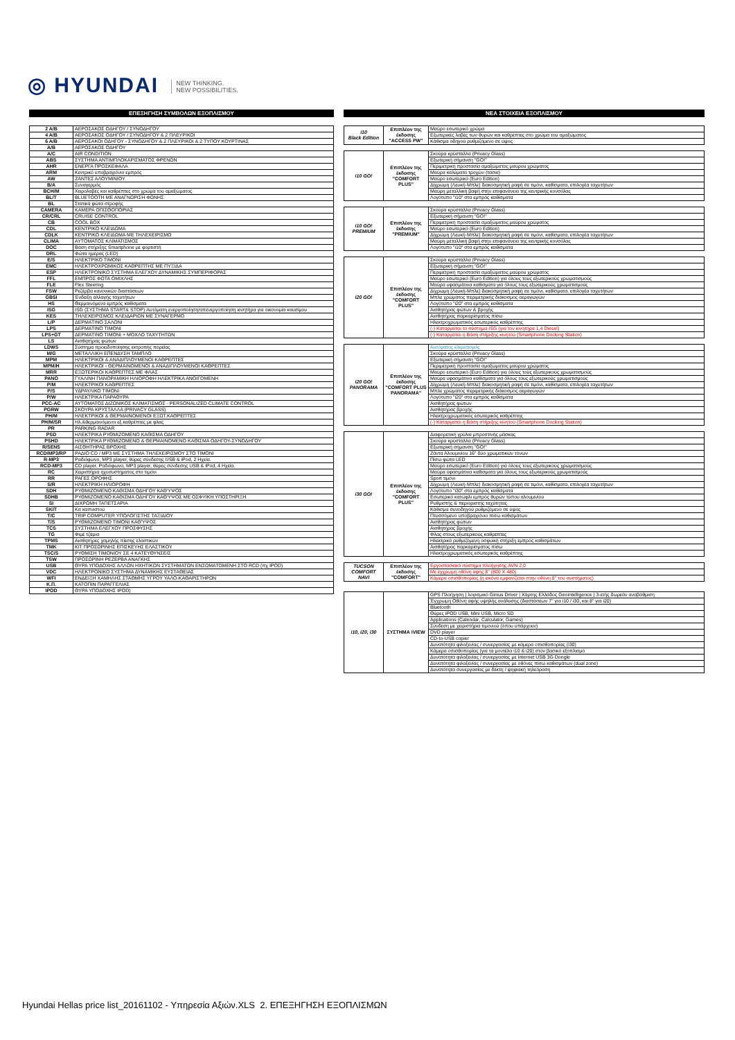◎ HYUNDAI NEW THINKING.
NEW POSSIBILITIES.
ΕΠΕΞΗΓΗΣΗ ΣΥΜΒΟΛΩΝ ΕΞΟΠΛΙΣΜΟΥ
| 2 A/B | ΑΕΡΟΣΑΚΟΣ ΟΔΗΓΟΥ / ΣΥΝΟΔΗΓΟΥ |
| 4 A/B | ΑΕΡΟΣΑΚΟΣ ΟΔΗΓΟΥ / ΣΥΝΟΔΗΓΟΥ & 2 ΠΛΕΥΡΙΚΟΙ |
| 6 A/B | ΑΕΡΟΣΑΚΟΙ ΟΔΗΓΟΥ - ΣΥΝΟΔΗΓΟΥ & 2 ΠΛΕΥΡΙΚΟΙ & 2 ΤΥΠΟΥ ΚΟΥΡΤΙΝΑΣ |
| A/B | ΑΕΡΟΣΑΚΟΣ ΟΔΗΓΟΥ |
| A/C | AIR CONDITION |
| ABS | ΣΥΣΤΗΜΑ ΑΝΤΙΜΠΛΟΚΑΡΙΣΜΑΤΟΣ ΦΡΕΝΩΝ |
| AHR | ΕΝΕΡΓΑ ΠΡΟΣΚΕΦΑΛΑ |
| ARM | Κεντρικό υποβραχιόνιο εμπρός |
| AW | ΖΑΝΤΕΣ ΑΛΟΥΜΙΝΙΟΥ |
| B/A | Συναγερμός |
| BCH/M | Χειρολαβές και καθρέπτες στο χρώμα του αμαξώματος |
| BL/T | BLUETOOTH ΜΕ ΑΝΑΓΝΩΡΙΣΗ ΦΩΝΗΣ |
| BL | Στατικά φώτα στροφής |
| CAMERA | ΚΑΜΕΡΑ ΟΠΙΣΘΟΠΟΡΙΑΣ |
| CR/CRL | CRUISE CONTROL |
| CB | COOL BOX |
| CDL | ΚΕΝΤΡΙΚΟ ΚΛΕΙΔΩΜΑ |
| CDLK | ΚΕΝΤΡΙΚΟ ΚΛΕΙΔΩΜΑ ΜΕ ΤΗΛΕΧΕΙΡΙΣΜΟ |
| CLIMA | ΑΥΤΟΜΑΤΟΣ ΚΛΙΜΑΤΙΣΜΟΣ |
| DOC | Βάση στήριξης Smartphone με φορτιστή |
| DRL | Φώτα ημέρας (LED) |
| E/S | ΗΛΕΚΤΡΙΚΟ ΤΙΜΟΝΙ |
| EMC | ΗΛΕΚΤΡΟΧΡΩΜΙΚΟΣ ΚΑΘΡΕΠΤΗΣ ΜΕ ΠΥΞΙΔΑ |
| ESP | ΗΛΕΚΤΡΟΝΙΚΟ ΣΥΣΤΗΜΑ ΕΛΕΓΧΟΥ ΔΥΝΑΜΙΚΗΣ ΣΥΜΠΕΡΙΦΟΡΑΣ |
| FFL | ΕΜΠΡΟΣ ΦΩΤΑ ΟΜΙΧΛΗΣ |
| FLE | Flex Steering |
| FSW | Ρεζέρβα κανονικών διαστάσεων |
| GBSI | Ένδειξη αλλαγής ταχυτήτων |
| HS | Θερμαινόμενα εμπρός καθίσματα |
| ISG | ISG (ΣΥΣΤΗΜΑ START& STOP) Αυτόματη ενεργοποίηση/απενεργοποίηση κινητήρα για οικονομία καυσίμου |
| KES | ΤΗΛΕΧΕΙΡΙΣΜΟΣ ΚΛΕΙΔΑΡΙΩΝ ΜΕ ΣΥΝΑΓΕΡΜΟ |
| L/P | ΔΕΡΜΑΤΙΝΟ ΣΑΛΟΝΙ |
| LPS | ΔΕΡΜΑΤΙΝΟ ΤΙΜΟΝΙ |
| LPS+GT | ΔΕΡΜΑΤΙΝΟ ΤΙΜΟΝΙ + ΜΟΧΛΟ ΤΑΧΥΤΗΤΩΝ |
| LS | Αισθητήρας φώτων |
| LDWS | Σύστημα προειδοποίησης εκτροπής πορείας |
| M/G | ΜΕΤΑΛΛΙΚΗ ΕΠΕΝΔΥΣΗ ΤΑΜΠΛΟ |
| MPM | ΗΛΕΚΤΡΙΚΟΙ & ΑΝΑΔΙΠΛΟΥΜΕΝΟΙ ΚΑΘΡΕΠΤΕΣ |
| MPM/H | ΗΛΕΚΤΡΙΚΟΙ - ΘΕΡΜΑΙΝΟΜΕΝΟΙ & ΑΝΑΔΙΠΛΟΥΜΕΝΟΙ ΚΑΘΡΕΠΤΕΣ |
| MRR | ΕΞΩΤΕΡΙΚΟΙ ΚΑΘΡΕΠΤΕΣ ΜΕ ΦΛΑΣ |
| PANO | ΓΥΑΛΙΝΗ ΠΑΝΟΡΑΜΙΚΗ ΗΛΙΟΡΟΦΗ ΗΛΕΚΤΡΙΚΑ ΑΝΟΙΓΟΜΕΝΗ |
| P/M | ΗΛΕΚΤΡΙΚΟΙ ΚΑΘΡΕΠΤΕΣ |
| P/S | ΥΔΡΑΥΛΙΚΟ ΤΙΜΟΝΙ |
| P/W | ΗΛΕΚΤΡΙΚΑ ΠΑΡΑΘΥΡΑ |
| PCC-AC | ΑΥΤΟΜΑΤΟΣ ΔΙΖΩΝΙΚΟΣ ΚΛΙΜΑΤΙΣΜΟΣ - PERSONALIZED CLIMATE CONTROL |
| PGRW | ΣΚΟΥΡΑ ΚΡΥΣΤΑΛΛΑ (PRIVACY GLASS) |
| PH/M | ΗΛΕΚΤΡΙΚΟΙ & ΘΕΡΜΑΙΝΟΜΕΝΟΙ ΕΞΩΤ.ΚΑΘΡΕΠΤΕΣ |
| PH/M/SR | Ηλ.&θερμαινόμενοι εξ.καθρέπτες με φλας |
| PR | PARKING RADAR |
| PSD | ΗΛΕΚΤΡΙΚΑ ΡΥΘΜΙΖΟΜΕΝΟ ΚΑΘΙΣΜΑ ΟΔΗΓΟΥ |
| PSHD | ΗΛΕΚΤΡΙΚΑ ΡΥΘΜΙΖΟΜΕΝΟ & ΘΕΡΜΑΙΝΟΜΕΝΟ ΚΑΘΙΣΜΑ ΟΔΗΓΟΥ-ΣΥΝΟΔΗΓΟΥ |
| R/SENS | ΑΙΣΘΗΤΗΡΑΣ ΒΡΟΧΗΣ |
| RCD/MP3/RP | ΡΑΔΙΟ CD / MP3 ΜΕ ΣΥΣΤΗΜΑ ΤΗΛΕΧΕΙΡΙΣΜΟΥ ΣΤΟ ΤΙΜΟΝΙ |
| R-MP3 | Ραδιόφωνο, MP3 player, θύρες σύνδεσης USB & iPod, 2 Ηχεία. |
| RCD-MP3 | CD player. Ραδιόφωνο, MP3 player, θύρες σύνδεσης USB & iPod, 4 Ηχεία. |
| RC | Χειριστήρια ηχοσυστήματος στο τιμόνι |
| RR | ΡΑΓΕΣ ΟΡΟΦΗΣ |
| S/R | ΗΛΕΚΤΡΙΚΗ ΗΛΙΟΡΟΦΗ |
| SDH | ΡΥΘΜΙΖΟΜΕΝΟ ΚΑΘΙΣΜΑ ΟΔΗΓΟΥ ΚΑΘ'ΥΨΟΣ |
| SDHB | ΡΥΘΜΙΖΟΜΕΝΟ ΚΑΘΙΣΜΑ ΟΔΗΓΟΥ ΚΑΘ'ΥΨΟΣ ΜΕ ΟΣΦΥΙΚΗ ΥΠΟΣΤΗΡΙΞΗ |
| SI | ΔΙΧΡΩΜΗ ΤΑΠΕΤΣΑΡΙΑ |
| SKIT | Κιτ καπνιστού |
| T/C | TRIP COMPUTER ΥΠΟΛΟΓΙΣΤΗΣ ΤΑΞΙΔΙΟΥ |
| T/S | ΡΥΘΜΙΖΟΜΕΝΟ ΤΙΜΟΝΙ ΚΑΘ'ΥΨΟΣ |
| TCS | ΣΥΣΤΗΜΑ ΕΛΕΓΧΟΥ ΠΡΟΣΦΥΣΗΣ |
| TG | Φιμέ τζάμια |
| TPMS | Αισθητήρες χαμηλής πίεσης ελαστικών |
| TMK | ΚΙΤ ΠΡΟΣΩΡΙΝΗΣ ΕΠΙΣΚΕΥΗΣ ΕΛΑΣΤΙΚΟΥ |
| TSC/S | ΡΥΘΜΙΣΗ ΤΙΜΟΝΙΟΥ ΣΕ 4 ΚΑΤΕΥΘΥΝΣΕΙΣ |
| TSW | ΠΡΟΣΩΡΙΝΗ ΡΕΖΕΡΒΑ ΑΝΑΓΚΗΣ |
| USB | ΘΥΡΑ ΥΠΟΔΟΧΗΣ ΑΛΛΩΝ ΗΧΗΤΙΚΩΝ ΣΥΣΤΗΜΑΤΩΝ ΕΝΣΩΜΑΤΩΜΕΝΗ ΣΤΟ RCD (πχ IPOD) |
| VDC | ΗΛΕΚΤΡΟΝΙΚΟ ΣΥΣΤΗΜΑ ΔΥΝΑΜΙΚΗΣ ΕΥΣΤΑΘΕΙΑΣ |
| WFI | ΕΝΔΕΙΞΗ ΧΑΜΗΛΗΣ ΣΤΑΘΜΗΣ ΥΓΡΟΥ ΥΑΛΟ-ΚΑΘΑΡΙΣΤΗΡΩΝ |
| Κ.Π. | ΚΑΤΟΠΙΝ ΠΑΡΑΓΓΕΛΙΑΣ |
| IPOD | ΘΥΡΑ ΥΠΟΔΟΧΗΣ IPOD) |
ΝΕΑ ΣΤΟΙΧΕΙΑ ΕΞΟΠΛΙΣΜΟΥ
| i10 Black Edition | Επιπλέον της έκδοσης "ACCESS PW" | Μαύρο εσωτερικό χρώμα |
| | | Εξωτερικές λαβές των θυρών και καθρέπτες στο χρώμα του αμαξώματος |
| | | Κάθισμα οδηγού ρυθμιζόμενο σε ύψος |
| i10 GO! | Επιπλέον της έκδοσης "COMFORT PLUS" | Σκούρα κρύσταλλα (Privacy Glass) |
| | | Εξωτερική σήμανση "GO!" |
| | | Περιμετρική προστασία αμαξώματος μαύρου χρώματος |
| | | Μαύρα καλύματα τροχών (τάσια) |
| | | Μαύρο εσωτερικό (Euro Edition) |
| | | Δίχρωμη (Λευκή-Μπλε) διακοσμητική ραφή σε τιμόνι, καθίσματα, επιλογέα ταχυτήτων |
| | | Μαύρη μεταλλική βαφή στην επιφανάνεια της κεντρικής κονσόλας |
| | | Λογότυπο "i10" στα εμπρός καθίσματα |
| i10 GO! PREMIUM | Επιπλέον της έκδοσης "PREMIUM" | Σκούρα κρύσταλλα (Privacy Glass) |
| | | Εξωτερική σήμανση "GO!" |
| | | Περιμετρική προστασία αμαξώματος μαύρου χρώματος |
| | | Μαύρο εσωτερικό (Euro Edition) |
| | | Δίχρωμη (Λευκή-Μπλε) διακοσμητική ραφή σε τιμόνι, καθίσματα, επιλογέα ταχυτήτων |
| | | Μαύρη μεταλλική βαφή στην επιφανάνεια της κεντρικής κονσόλας |
| | | Λογότυπο "i10" στα εμπρός καθίσματα |
| i20 GO! | Επιπλέον της έκδοσης "COMFORT PLUS" | Σκούρα κρύσταλλα (Privacy Glass) |
| | | Εξωτερική σήμανση "GO!" |
| | | Περιμετρική προστασία αμαξώματος μαύρου χρώματος |
| | | Μαύρο εσωτερικό (Euro Edition) για όλους τους εξωτερικούς χρωματισμούς |
| | | Μαύρα υφασμάτινα καθίσματα για όλους τους εξωτερικούς χρωματισμούς |
| | | Δίχρωμη (Λευκή-Μπλε) διακοσμητική ραφή σε τιμόνι, καθίσματα, επιλογέα ταχυτήτων |
| | | Μπλε χρώματος περιμετρικής διάκοσμος αεραγωγών |
| | | Λογότυπο "i20" στα εμπρός καθίσματα |
| | | Αισθητήρας φώτων & βροχής |
| | | Αισθητήρας παρκαρίσματος πίσω |
| | | Ηλεκτροχρωματικός εσωτερικός καθρέπτης |
| | | (-) Καταργείται το σύστημα ISG (για τον κινητήρα 1,4 Diesel) |
| | | (-) Καταργείται η Βάση στήριξης κινητού (Smartphone Docking Station) |
| i20 GO! PANORAMA | Επιπλέον της έκδοσης "COMFORT PLUS PANORAMA" | Αυτόματος κλιματισμός |
| | | Σκούρα κρύσταλλα (Privacy Glass) |
| | | Εξωτερική σήμανση "GO!" |
| | | Περιμετρική προστασία αμαξώματος μαύρου χρώματος |
| | | Μαύρο εσωτερικό (Euro Edition) για όλους τους εξωτερικούς χρωματισμούς |
| | | Μαύρα υφασμάτινα καθίσματα για όλους τους εξωτερικούς χρωματισμούς |
| | | Δίχρωμη (Λευκή-Μπλε) διακοσμητική ραφή σε τιμόνι, καθίσματα, επιλογέα ταχυτήτων |
| | | Μπλε χρώματος περιμετρικής διάκοσμος αεραγωγών |
| | | Λογότυπο "i20" στα εμπρός καθίσματα |
| | | Αισθητήρας φώτων |
| | | Αισθητήρας βροχής |
| | | Ηλεκτροχρωματικός εσωτερικός καθρέπτης |
| | | (-) Καταργείται η Βάση στήριξης κινητού (Smartphone Docking Station) |
| i30 GO! | Επιπλέον της έκδοσης "COMFORT PLUS" | Διαφορετική γρύλια μπροστινής μάσκας |
| | | Σκούρα κρύσταλλα (Privacy Glass) |
| | | Εξωτερική σήμανση "GO!" |
| | | Ζάντα Αλουμινίου 16" δύο χρωματικών τόνων |
| | | Πίσω φώτα LED |
| | | Μαύρο εσωτερικό (Euro Edition) για όλους τους εξωτερικούς χρωματισμούς |
| | | Μαύρα υφασμάτινα καθίσματα για όλους τους εξωτερικούς χρωματισμούς |
| | | Sport τιμόνι |
| | | Δίχρωμη (Λευκή-Μπλε) διακοσμητική ραφή σε τιμόνι, καθίσματα, επιλογέα ταχυτήτων |
| | | Λογότυπο "i30" στα εμπρός καθίσματα |
| | | Εσωτερικό κατώφλι εμπρός θυρών τύπου αλουμινίου |
| | | Ρυθμιστής & περιοριστής ταχύτητας |
| | | Κάθισμα συνοδηγού ρυθμιζόμενο σε ύψος |
| | | Πτυσσόμενο υποβραχιόνιο πίσω καθισμάτων |
| | | Αισθητήρας φώτων |
| | | Αισθητήρας βροχής |
| | | Φλας στους εξωτερικούς καθρέπτες |
| | | Ηλεκτρικά ρυθμιζόμενη οσφυική στήριξη εμπρός καθισμάτων |
| | | Αισθητήρας παρκαρίσματος πίσω |
| | | Ηλεκτροχρωματικός εσωτερικός καθρέπτης |
| TUCSON COMFORT NAVI | Επιπλέον της έκδοσης "COMFORT" | Εργοστασιακό σύστημα πλοήγησης AVN 2,0 |
| | | Με έγχρωμη οθόνη αφής 8" (800 X 480) |
| | | Κάμερα οπισθοπορίας (η εικόνα εμφανίζεται στην οθόνη 8" του συστήματος) |
| i10, i20, i30 | ΣΥΣΤΗΜΑ iVIEW | GPS Πλοήγηση / λογισμικό Ginius Driver / Χάρτης Ελλάδος Geointelligence / 3-ετής δωρεάν αναβάθμιση |
| | | Έγχρωμη Οθόνη αφής υψηλής ανάλυσης (διαστάσεων 7" για i10 / i30, και 8" για i20) |
| | | Bluetooth |
| | | Θύρες iPOD USB, Mini USB, Micro SD |
| | | Applications (Calendar, Calculator, Games) |
| | | Σύνδεση με χειριστήρια τιμονιού (όπου υπάρχουν) |
| | | DVD player |
| | | CD-to-USB copier |
| | | Δυνατότητα φιλοξενίας / συνεργασίας με κάμερα οπισθοπορίας (i30) |
| | | Κάμερα οπισθοπορίας (για τα μοντέλα i10 & i20) στον βασικό εξοπλισμό |
| | | Δυνατότητα φιλοξενίας / συνεργασίας με Internet USB 3G Dongle |
| | | Δυνατότητα φιλοξενίας / συνεργασίας με οθόνες πίσω καθισμάτων (dual zone) |
| | | Δυνατότητα συνεργασίας με δέκτη / ψηφιακή τηλεόραση |
Hyundai Hellas price list_20161102 - Υπηρεσία Αξιών.XLS 2. ΕΠΕΞΗΓΗΣΗ ΕΞΟΠΛΙΣΜΩΝ